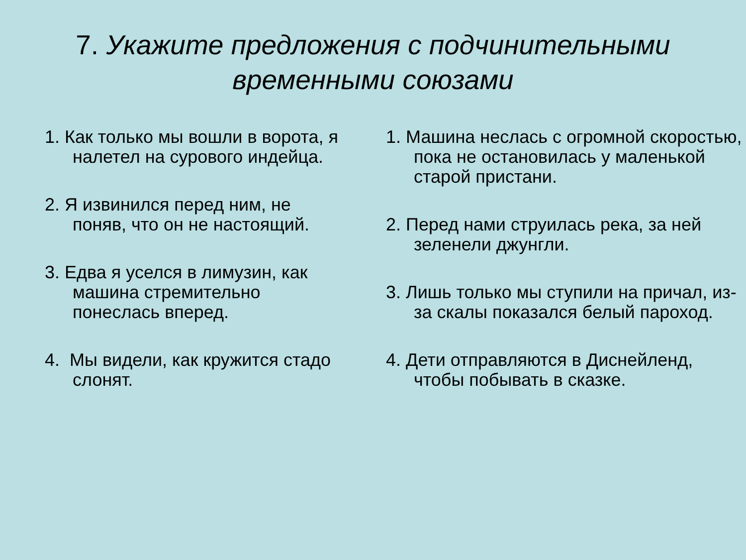7. Укажите предложения с подчинительными
временными союзами
1. Как только мы вошли в ворота, я налетел на сурового индейца.
2. Я извинился перед ним, не поняв, что он не настоящий.
3. Едва я уселся в лимузин, как машина стремительно понеслась вперед.
4. Мы видели, как кружится стадо слонят.
1. Машина неслась с огромной скоростью, пока не остановилась у маленькой старой пристани.
2. Перед нами струилась река, за ней зеленели джунгли.
3. Лишь только мы ступили на причал, из-за скалы показался белый пароход.
4. Дети отправляются в Диснейленд, чтобы побывать в сказке.